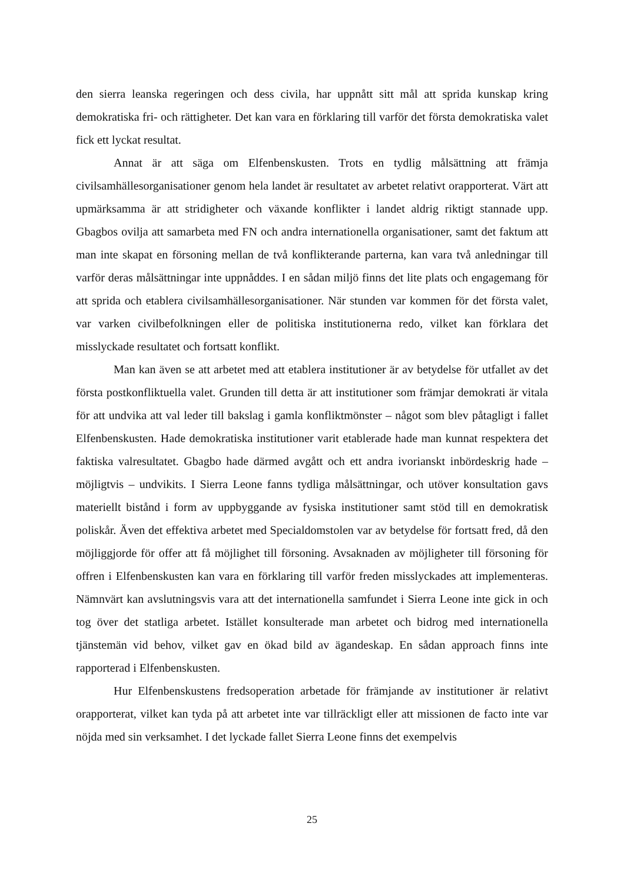den sierra leanska regeringen och dess civila, har uppnått sitt mål att sprida kunskap kring demokratiska fri- och rättigheter. Det kan vara en förklaring till varför det första demokratiska valet fick ett lyckat resultat.
Annat är att säga om Elfenbenskusten. Trots en tydlig målsättning att främja civilsamhällesorganisationer genom hela landet är resultatet av arbetet relativt orapporterat. Värt att upmärksamma är att stridigheter och växande konflikter i landet aldrig riktigt stannade upp. Gbagbos ovilja att samarbeta med FN och andra internationella organisationer, samt det faktum att man inte skapat en försoning mellan de två konflikterande parterna, kan vara två anledningar till varför deras målsättningar inte uppnåddes. I en sådan miljö finns det lite plats och engagemang för att sprida och etablera civilsamhällesorganisationer. När stunden var kommen för det första valet, var varken civilbefolkningen eller de politiska institutionerna redo, vilket kan förklara det misslyckade resultatet och fortsatt konflikt.
Man kan även se att arbetet med att etablera institutioner är av betydelse för utfallet av det första postkonfliktuella valet. Grunden till detta är att institutioner som främjar demokrati är vitala för att undvika att val leder till bakslag i gamla konfliktmönster – något som blev påtagligt i fallet Elfenbenskusten. Hade demokratiska institutioner varit etablerade hade man kunnat respektera det faktiska valresultatet. Gbagbo hade därmed avgått och ett andra ivorianskt inbördeskrig hade – möjligtvis – undvikits. I Sierra Leone fanns tydliga målsättningar, och utöver konsultation gavs materiellt bistånd i form av uppbyggande av fysiska institutioner samt stöd till en demokratisk poliskår. Även det effektiva arbetet med Specialdomstolen var av betydelse för fortsatt fred, då den möjliggjorde för offer att få möjlighet till försoning. Avsaknaden av möjligheter till försoning för offren i Elfenbenskusten kan vara en förklaring till varför freden misslyckades att implementeras. Nämnvärt kan avslutningsvis vara att det internationella samfundet i Sierra Leone inte gick in och tog över det statliga arbetet. Istället konsulterade man arbetet och bidrog med internationella tjänstemän vid behov, vilket gav en ökad bild av ägandeskap. En sådan approach finns inte rapporterad i Elfenbenskusten.
Hur Elfenbenskustens fredsoperation arbetade för främjande av institutioner är relativt orapporterat, vilket kan tyda på att arbetet inte var tillräckligt eller att missionen de facto inte var nöjda med sin verksamhet. I det lyckade fallet Sierra Leone finns det exempelvis
25